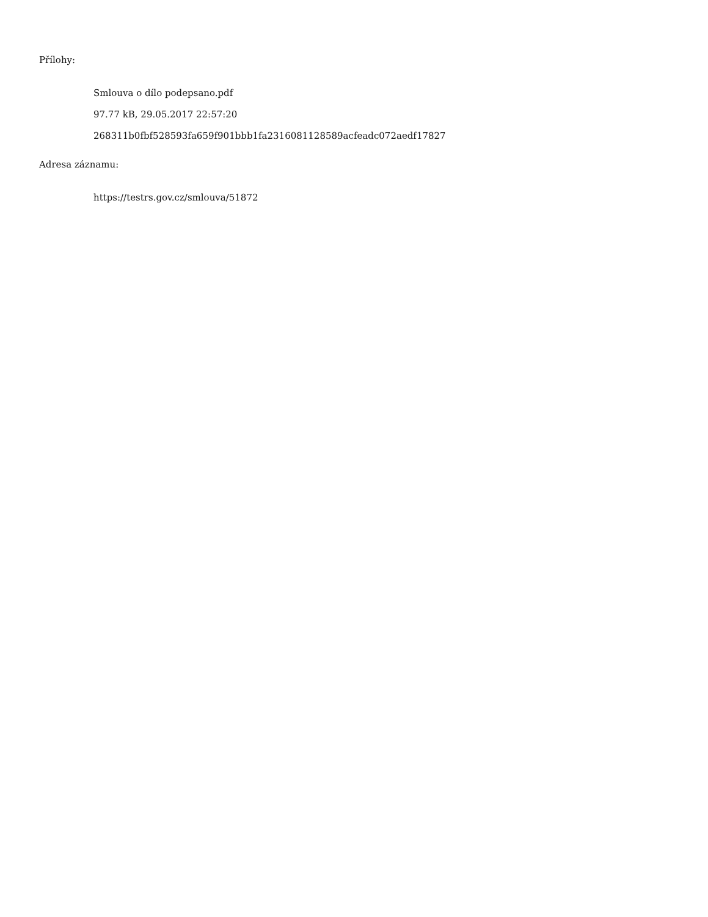Přílohy:
Smlouva o dílo podepsano.pdf
97.77 kB, 29.05.2017 22:57:20
268311b0fbf528593fa659f901bbb1fa2316081128589acfeadc072aedf17827
Adresa záznamu:
https://testrs.gov.cz/smlouva/51872